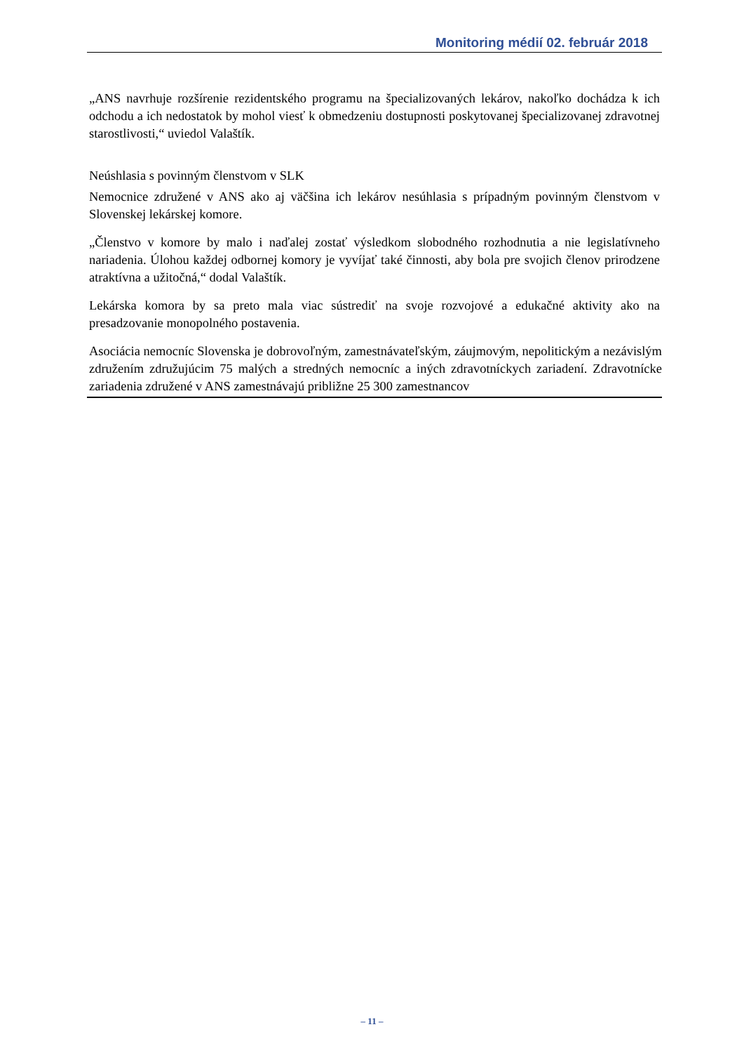Monitoring médií 02. február 2018
„ANS navrhuje rozšírenie rezidentského programu na špecializovaných lekárov, nakoľko dochádza k ich odchodu a ich nedostatok by mohol viesť k obmedzeniu dostupnosti poskytovanej špecializovanej zdravotnej starostlivosti,“ uviedol Valaštík.
Neúshlasia s povinným členstvom v SLK
Nemocnice združené v ANS ako aj väčšina ich lekárov nesúhlasia s prípadným povinným členstvom v Slovenskej lekárskej komore.
„Členstvo v komore by malo i naďalej zostať výsledkom slobodného rozhodnutia a nie legislatívneho nariadenia. Úlohou každej odbornej komory je vyvíjať také činnosti, aby bola pre svojich členov prirodzene atraktívna a užitočná,“ dodal Valaštík.
Lekárska komora by sa preto mala viac sústrediť na svoje rozvojové a edukačné aktivity ako na presadzovanie monopolného postavenia.
Asociácia nemocníc Slovenska je dobrovoľným, zamestnávateľským, záujmovým, nepolitickým a nezávislým združením združujúcim 75 malých a stredných nemocníc a iných zdravotníckych zariadení. Zdravotnícke zariadenia združené v ANS zamestnávajú približne 25 300 zamestnancov
– 11 –